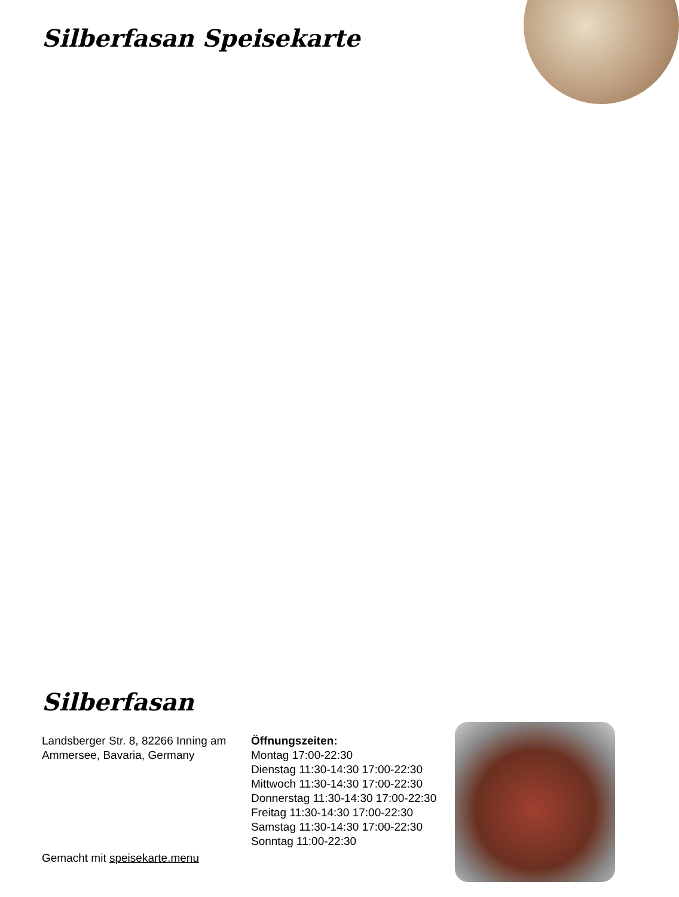Silberfasan Speisekarte
Silberfasan
Landsberger Str. 8, 82266 Inning am Ammersee, Bavaria, Germany
Gemacht mit speisekarte.menu
Öffnungszeiten:
Montag 17:00-22:30
Dienstag 11:30-14:30 17:00-22:30
Mittwoch 11:30-14:30 17:00-22:30
Donnerstag 11:30-14:30 17:00-22:30
Freitag 11:30-14:30 17:00-22:30
Samstag 11:30-14:30 17:00-22:30
Sonntag 11:00-22:30